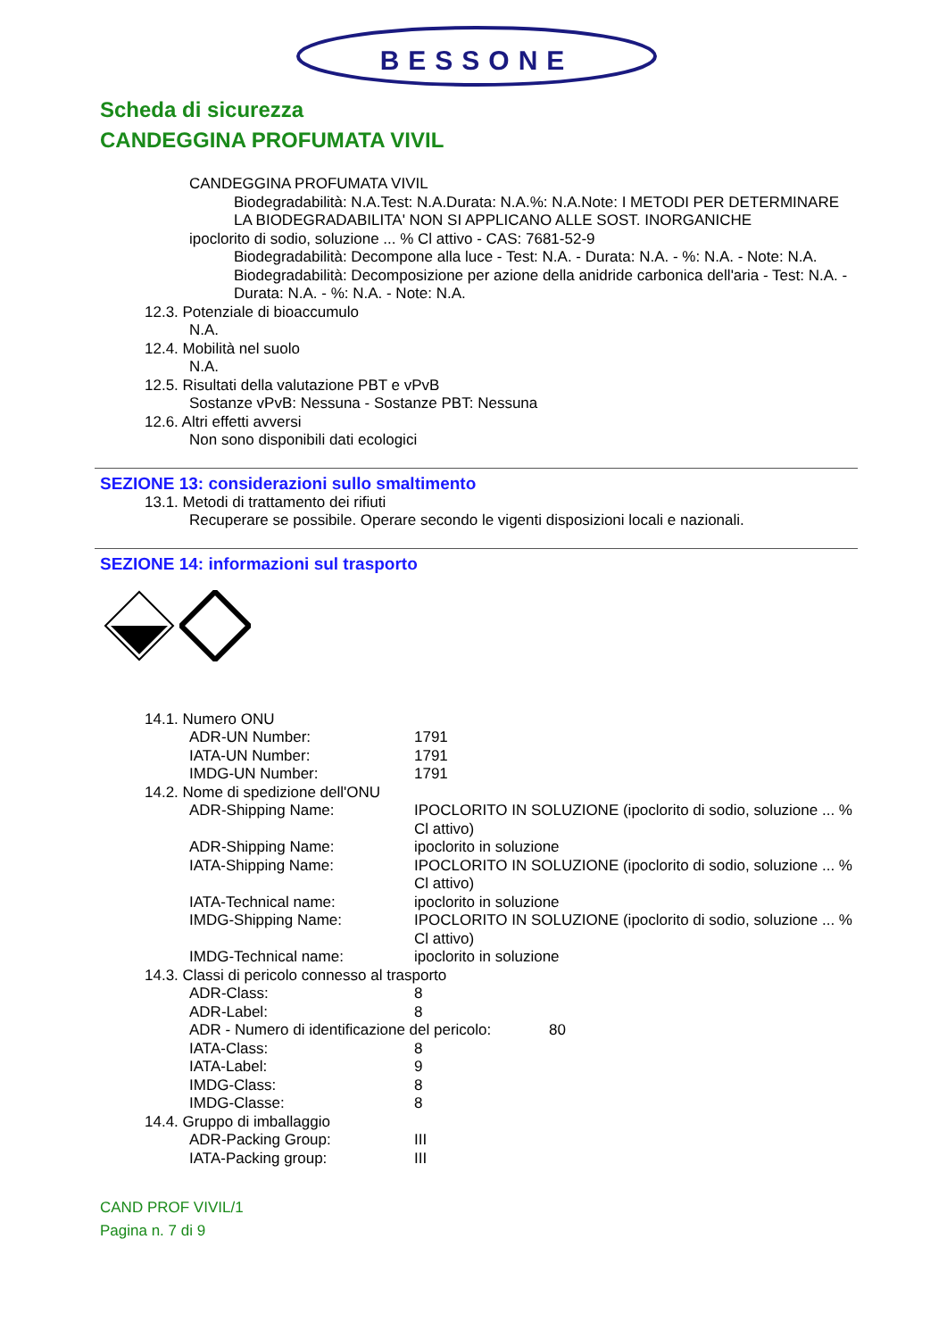BESSONE
Scheda di sicurezza
CANDEGGINA PROFUMATA VIVIL
CANDEGGINA PROFUMATA VIVIL
Biodegradabilità: N.A.Test: N.A.Durata: N.A.%: N.A.Note: I METODI PER DETERMINARE LA BIODEGRADABILITA' NON SI APPLICANO ALLE SOST. INORGANICHE
ipoclorito di sodio, soluzione ... % Cl attivo - CAS: 7681-52-9
Biodegradabilità: Decompone alla luce - Test: N.A. - Durata: N.A. - %: N.A. - Note: N.A.
Biodegradabilità: Decomposizione per azione della anidride carbonica dell'aria - Test: N.A. - Durata: N.A. - %: N.A. - Note: N.A.
12.3. Potenziale di bioaccumulo
N.A.
12.4. Mobilità nel suolo
N.A.
12.5. Risultati della valutazione PBT e vPvB
Sostanze vPvB: Nessuna - Sostanze PBT: Nessuna
12.6. Altri effetti avversi
Non sono disponibili dati ecologici
SEZIONE 13: considerazioni sullo smaltimento
13.1. Metodi di trattamento dei rifiuti
Recuperare se possibile. Operare secondo le vigenti disposizioni locali e nazionali.
SEZIONE 14: informazioni sul trasporto
14.1. Numero ONU
ADR-UN Number: 1791
IATA-UN Number: 1791
IMDG-UN Number: 1791
14.2. Nome di spedizione dell'ONU
ADR-Shipping Name: IPOCLORITO IN SOLUZIONE (ipoclorito di sodio, soluzione ... % Cl attivo)
ADR-Shipping Name: ipoclorito in soluzione
IATA-Shipping Name: IPOCLORITO IN SOLUZIONE (ipoclorito di sodio, soluzione ... % Cl attivo)
IATA-Technical name: ipoclorito in soluzione
IMDG-Shipping Name: IPOCLORITO IN SOLUZIONE (ipoclorito di sodio, soluzione ... % Cl attivo)
IMDG-Technical name: ipoclorito in soluzione
14.3. Classi di pericolo connesso al trasporto
ADR-Class: 8
ADR-Label: 8
ADR - Numero di identificazione del pericolo: 80
IATA-Class: 8
IATA-Label: 9
IMDG-Class: 8
IMDG-Classe: 8
14.4. Gruppo di imballaggio
ADR-Packing Group: III
IATA-Packing group: III
CAND PROF VIVIL/1
Pagina n. 7 di 9